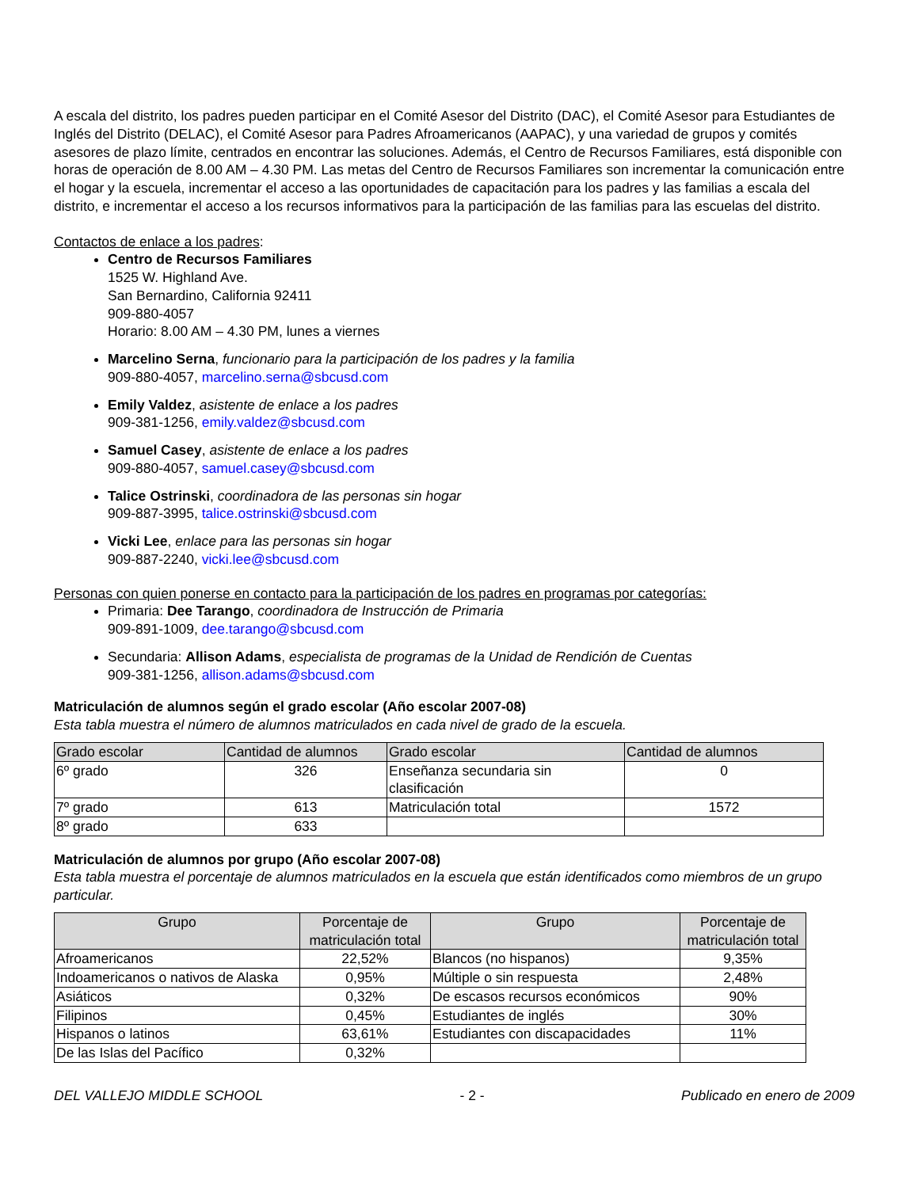A escala del distrito, los padres pueden participar en el Comité Asesor del Distrito (DAC), el Comité Asesor para Estudiantes de Inglés del Distrito (DELAC), el Comité Asesor para Padres Afroamericanos (AAPAC), y una variedad de grupos y comités asesores de plazo límite, centrados en encontrar las soluciones. Además, el Centro de Recursos Familiares, está disponible con horas de operación de 8.00 AM – 4.30 PM. Las metas del Centro de Recursos Familiares son incrementar la comunicación entre el hogar y la escuela, incrementar el acceso a las oportunidades de capacitación para los padres y las familias a escala del distrito, e incrementar el acceso a los recursos informativos para la participación de las familias para las escuelas del distrito.
Contactos de enlace a los padres:
Centro de Recursos Familiares
1525 W. Highland Ave.
San Bernardino, California 92411
909-880-4057
Horario: 8.00 AM – 4.30 PM, lunes a viernes
Marcelino Serna, funcionario para la participación de los padres y la familia
909-880-4057, marcelino.serna@sbcusd.com
Emily Valdez, asistente de enlace a los padres
909-381-1256, emily.valdez@sbcusd.com
Samuel Casey, asistente de enlace a los padres
909-880-4057, samuel.casey@sbcusd.com
Talice Ostrinski, coordinadora de las personas sin hogar
909-887-3995, talice.ostrinski@sbcusd.com
Vicki Lee, enlace para las personas sin hogar
909-887-2240, vicki.lee@sbcusd.com
Personas con quien ponerse en contacto para la participación de los padres en programas por categorías:
Primaria: Dee Tarango, coordinadora de Instrucción de Primaria
909-891-1009, dee.tarango@sbcusd.com
Secundaria: Allison Adams, especialista de programas de la Unidad de Rendición de Cuentas
909-381-1256, allison.adams@sbcusd.com
Matriculación de alumnos según el grado escolar (Año escolar 2007-08)
Esta tabla muestra el número de alumnos matriculados en cada nivel de grado de la escuela.
| Grado escolar | Cantidad de alumnos | Grado escolar | Cantidad de alumnos |
| --- | --- | --- | --- |
| 6º grado | 326 | Enseñanza secundaria sin clasificación | 0 |
| 7º grado | 613 | Matriculación total | 1572 |
| 8º grado | 633 | | |
Matriculación de alumnos por grupo (Año escolar 2007-08)
Esta tabla muestra el porcentaje de alumnos matriculados en la escuela que están identificados como miembros de un grupo particular.
| Grupo | Porcentaje de matriculación total | Grupo | Porcentaje de matriculación total |
| --- | --- | --- | --- |
| Afroamericanos | 22,52% | Blancos (no hispanos) | 9,35% |
| Indoamericanos o nativos de Alaska | 0,95% | Múltiple o sin respuesta | 2,48% |
| Asiáticos | 0,32% | De escasos recursos económicos | 90% |
| Filipinos | 0,45% | Estudiantes de inglés | 30% |
| Hispanos o latinos | 63,61% | Estudiantes con discapacidades | 11% |
| De las Islas del Pacífico | 0,32% | | |
DEL VALLEJO MIDDLE SCHOOL - 2 - Publicado en enero de 2009